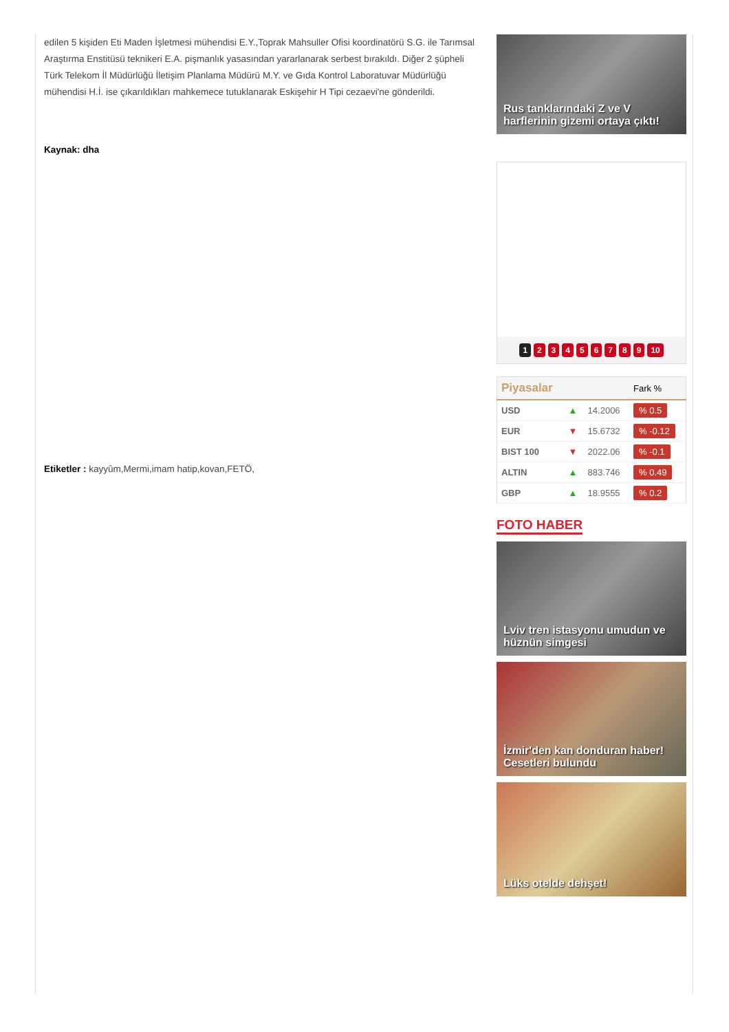edilen 5 kişiden Eti Maden İşletmesi mühendisi E.Y.,Toprak Mahsuller Ofisi koordinatörü S.G. ile Tarımsal Araştırma Enstitüsü teknikeri E.A. pişmanlık yasasından yararlanarak serbest bırakıldı. Diğer 2 şüpheli Türk Telekom İl Müdürlüğü İletişim Planlama Müdürü M.Y. ve Gıda Kontrol Laboratuvar Müdürlüğü mühendisi H.İ. ise çıkarıldıkları mahkemece tutuklanarak Eskişehir H Tipi cezaevi'ne gönderildi.
Kaynak: dha
Etiketler : kayyûm,Mermi,imam hatip,kovan,FETÖ,
Rus tanklarındaki Z ve V harflerinin gizemi ortaya çıktı!
123456789 10
| Piyasalar | | | Fark % |
| --- | --- | --- | --- |
| USD | ▲ | 14.2006 | % 0.5 |
| EUR | ▼ | 15.6732 | % -0.12 |
| BIST 100 | ▼ | 2022.06 | % -0.1 |
| ALTIN | ▲ | 883.746 | % 0.49 |
| GBP | ▲ | 18.9555 | % 0.2 |
FOTO HABER
Lviv tren istasyonu umudun ve hüznün simgesi
İzmir'den kan donduran haber! Cesetleri bulundu
Lüks otelde dehşet!